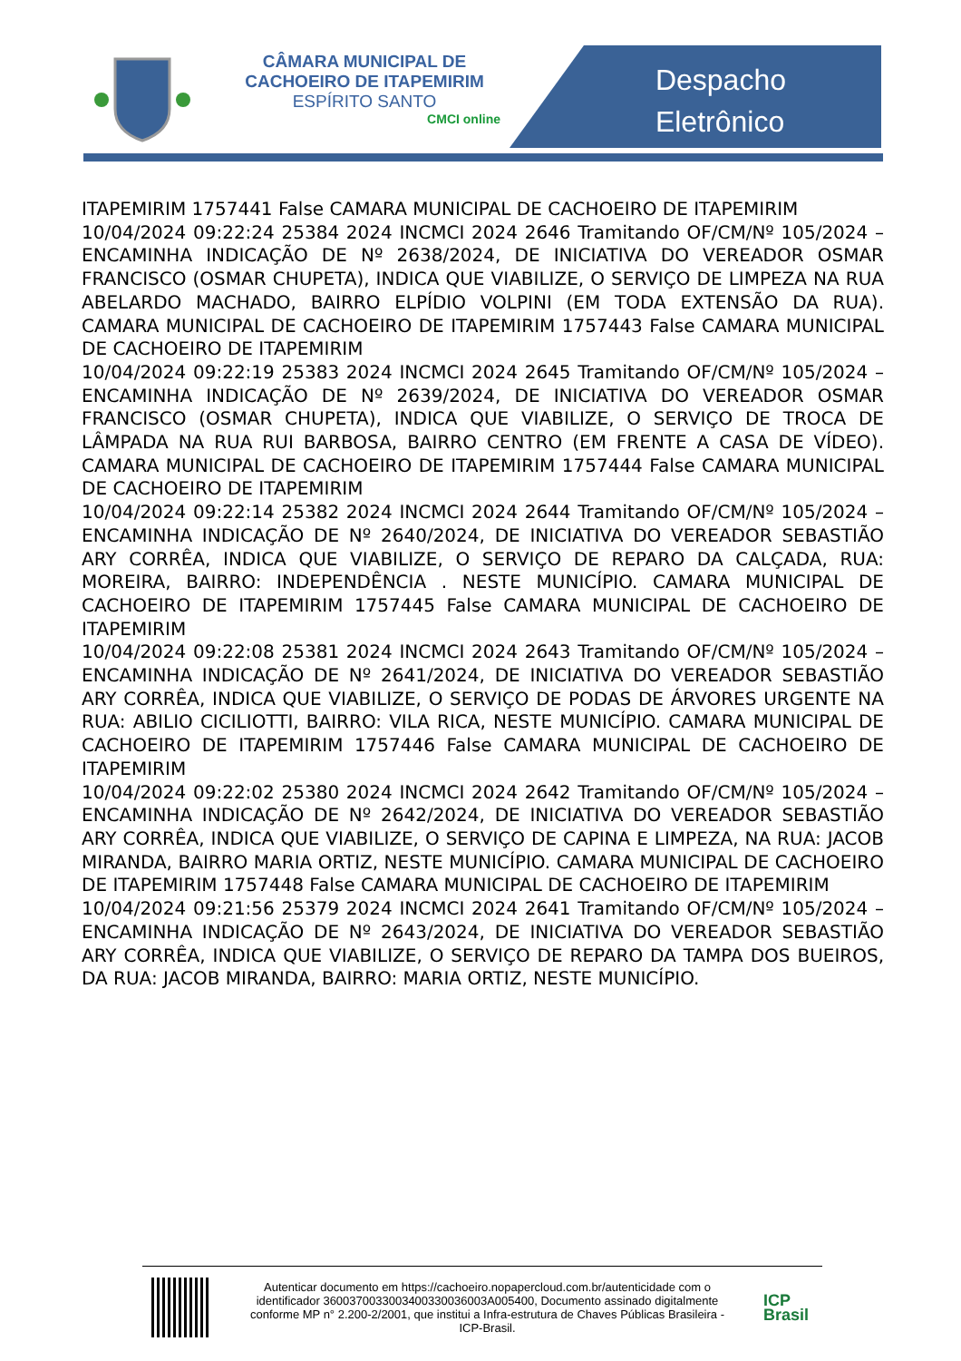CÂMARA MUNICIPAL DE
CACHOEIRO DE ITAPEMIRIM
ESPÍRITO SANTO
CMCI online
Despacho
Eletrônico
ITAPEMIRIM 1757441 False CAMARA MUNICIPAL DE CACHOEIRO DE ITAPEMIRIM
10/04/2024 09:22:24 25384 2024 INCMCI 2024 2646 Tramitando OF/CM/Nº 105/2024 – ENCAMINHA INDICAÇÃO DE Nº 2638/2024, DE INICIATIVA DO VEREADOR OSMAR FRANCISCO (OSMAR CHUPETA), INDICA QUE VIABILIZE, O SERVIÇO DE LIMPEZA NA RUA ABELARDO MACHADO, BAIRRO ELPÍDIO VOLPINI (EM TODA EXTENSÃO DA RUA). CAMARA MUNICIPAL DE CACHOEIRO DE ITAPEMIRIM 1757443 False CAMARA MUNICIPAL DE CACHOEIRO DE ITAPEMIRIM
10/04/2024 09:22:19 25383 2024 INCMCI 2024 2645 Tramitando OF/CM/Nº 105/2024 – ENCAMINHA INDICAÇÃO DE Nº 2639/2024, DE INICIATIVA DO VEREADOR OSMAR FRANCISCO (OSMAR CHUPETA), INDICA QUE VIABILIZE, O SERVIÇO DE TROCA DE LÂMPADA NA RUA RUI BARBOSA, BAIRRO CENTRO (EM FRENTE A CASA DE VÍDEO). CAMARA MUNICIPAL DE CACHOEIRO DE ITAPEMIRIM 1757444 False CAMARA MUNICIPAL DE CACHOEIRO DE ITAPEMIRIM
10/04/2024 09:22:14 25382 2024 INCMCI 2024 2644 Tramitando OF/CM/Nº 105/2024 – ENCAMINHA INDICAÇÃO DE Nº 2640/2024, DE INICIATIVA DO VEREADOR SEBASTIÃO ARY CORRÊA, INDICA QUE VIABILIZE, O SERVIÇO DE REPARO DA CALÇADA, RUA: MOREIRA, BAIRRO: INDEPENDÊNCIA . NESTE MUNICÍPIO. CAMARA MUNICIPAL DE CACHOEIRO DE ITAPEMIRIM 1757445 False CAMARA MUNICIPAL DE CACHOEIRO DE ITAPEMIRIM
10/04/2024 09:22:08 25381 2024 INCMCI 2024 2643 Tramitando OF/CM/Nº 105/2024 – ENCAMINHA INDICAÇÃO DE Nº 2641/2024, DE INICIATIVA DO VEREADOR SEBASTIÃO ARY CORRÊA, INDICA QUE VIABILIZE, O SERVIÇO DE PODAS DE ÁRVORES URGENTE NA RUA: ABILIO CICILIOTTI, BAIRRO: VILA RICA, NESTE MUNICÍPIO. CAMARA MUNICIPAL DE CACHOEIRO DE ITAPEMIRIM 1757446 False CAMARA MUNICIPAL DE CACHOEIRO DE ITAPEMIRIM
10/04/2024 09:22:02 25380 2024 INCMCI 2024 2642 Tramitando OF/CM/Nº 105/2024 – ENCAMINHA INDICAÇÃO DE Nº 2642/2024, DE INICIATIVA DO VEREADOR SEBASTIÃO ARY CORRÊA, INDICA QUE VIABILIZE, O SERVIÇO DE CAPINA E LIMPEZA, NA RUA: JACOB MIRANDA, BAIRRO MARIA ORTIZ, NESTE MUNICÍPIO. CAMARA MUNICIPAL DE CACHOEIRO DE ITAPEMIRIM 1757448 False CAMARA MUNICIPAL DE CACHOEIRO DE ITAPEMIRIM
10/04/2024 09:21:56 25379 2024 INCMCI 2024 2641 Tramitando OF/CM/Nº 105/2024 – ENCAMINHA INDICAÇÃO DE Nº 2643/2024, DE INICIATIVA DO VEREADOR SEBASTIÃO ARY CORRÊA, INDICA QUE VIABILIZE, O SERVIÇO DE REPARO DA TAMPA DOS BUEIROS, DA RUA: JACOB MIRANDA, BAIRRO: MARIA ORTIZ, NESTE MUNICÍPIO.
Autenticar documento em https://cachoeiro.nopapercloud.com.br/autenticidade com o identificador 3600370033003400330036003A005400, Documento assinado digitalmente conforme MP n° 2.200-2/2001, que institui a Infra-estrutura de Chaves Públicas Brasileira - ICP-Brasil.
ICP
Brasil